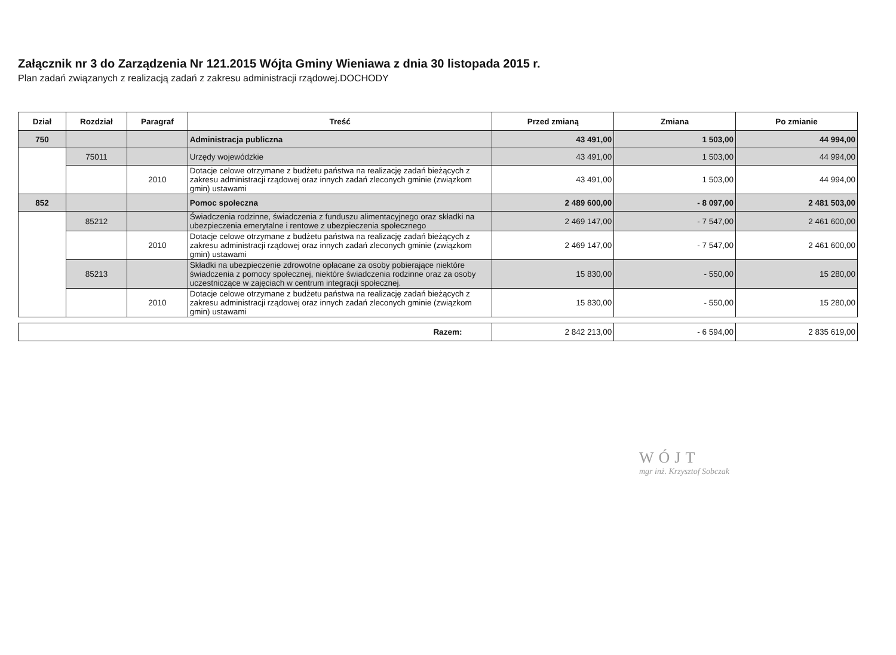Załącznik nr 3 do Zarządzenia Nr 121.2015 Wójta Gminy Wieniawa z dnia 30 listopada 2015 r.
Plan zadań związanych z realizacją zadań z zakresu administracji rządowej.DOCHODY
| Dział | Rozdział | Paragraf | Treść | Przed zmianą | Zmiana | Po zmianie |
| --- | --- | --- | --- | --- | --- | --- |
| 750 | | | Administracja publiczna | 43 491,00 | 1 503,00 | 44 994,00 |
| | 75011 | | Urzędy wojewódzkie | 43 491,00 | 1 503,00 | 44 994,00 |
| | | 2010 | Dotacje celowe otrzymane z budżetu państwa na realizację zadań bieżących z zakresu administracji rządowej oraz innych zadań zleconych gminie (związkom gmin) ustawami | 43 491,00 | 1 503,00 | 44 994,00 |
| 852 | | | Pomoc społeczna | 2 489 600,00 | - 8 097,00 | 2 481 503,00 |
| | 85212 | | Świadczenia rodzinne, świadczenia z funduszu alimentacyjnego oraz składki na ubezpieczenia emerytalne i rentowe z ubezpieczenia społecznego | 2 469 147,00 | - 7 547,00 | 2 461 600,00 |
| | | 2010 | Dotacje celowe otrzymane z budżetu państwa na realizację zadań bieżących z zakresu administracji rządowej oraz innych zadań zleconych gminie (związkom gmin) ustawami | 2 469 147,00 | - 7 547,00 | 2 461 600,00 |
| | 85213 | | Składki na ubezpieczenie zdrowotne opłacane za osoby pobierające niektóre świadczenia z pomocy społecznej, niektóre świadczenia rodzinne oraz za osoby uczestniczące w zajęciach w centrum integracji społecznej. | 15 830,00 | - 550,00 | 15 280,00 |
| | | 2010 | Dotacje celowe otrzymane z budżetu państwa na realizację zadań bieżących z zakresu administracji rządowej oraz innych zadań zleconych gminie (związkom gmin) ustawami | 15 830,00 | - 550,00 | 15 280,00 |
| Razem: | 2 842 213,00 | - 6 594,00 | 2 835 619,00 |
WÓJT
mgr inż. Krzysztof Sobczak